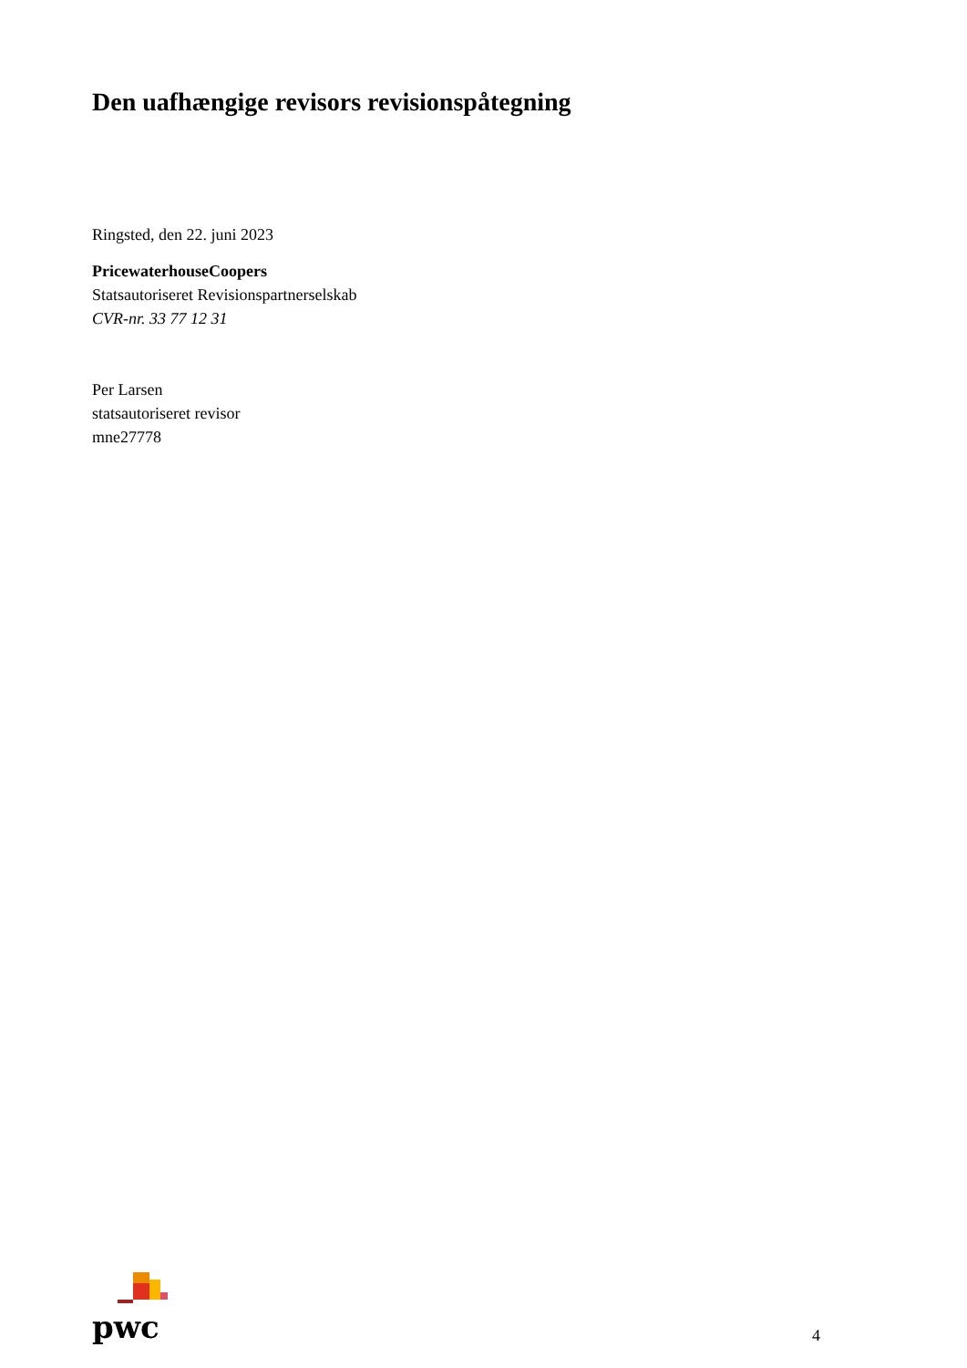Den uafhængige revisors revisionspåtegning
Ringsted, den 22. juni 2023
PricewaterhouseCoopers
Statsautoriseret Revisionspartnerselskab
CVR-nr. 33 77 12 31
Per Larsen
statsautoriseret revisor
mne27778
pwc
4